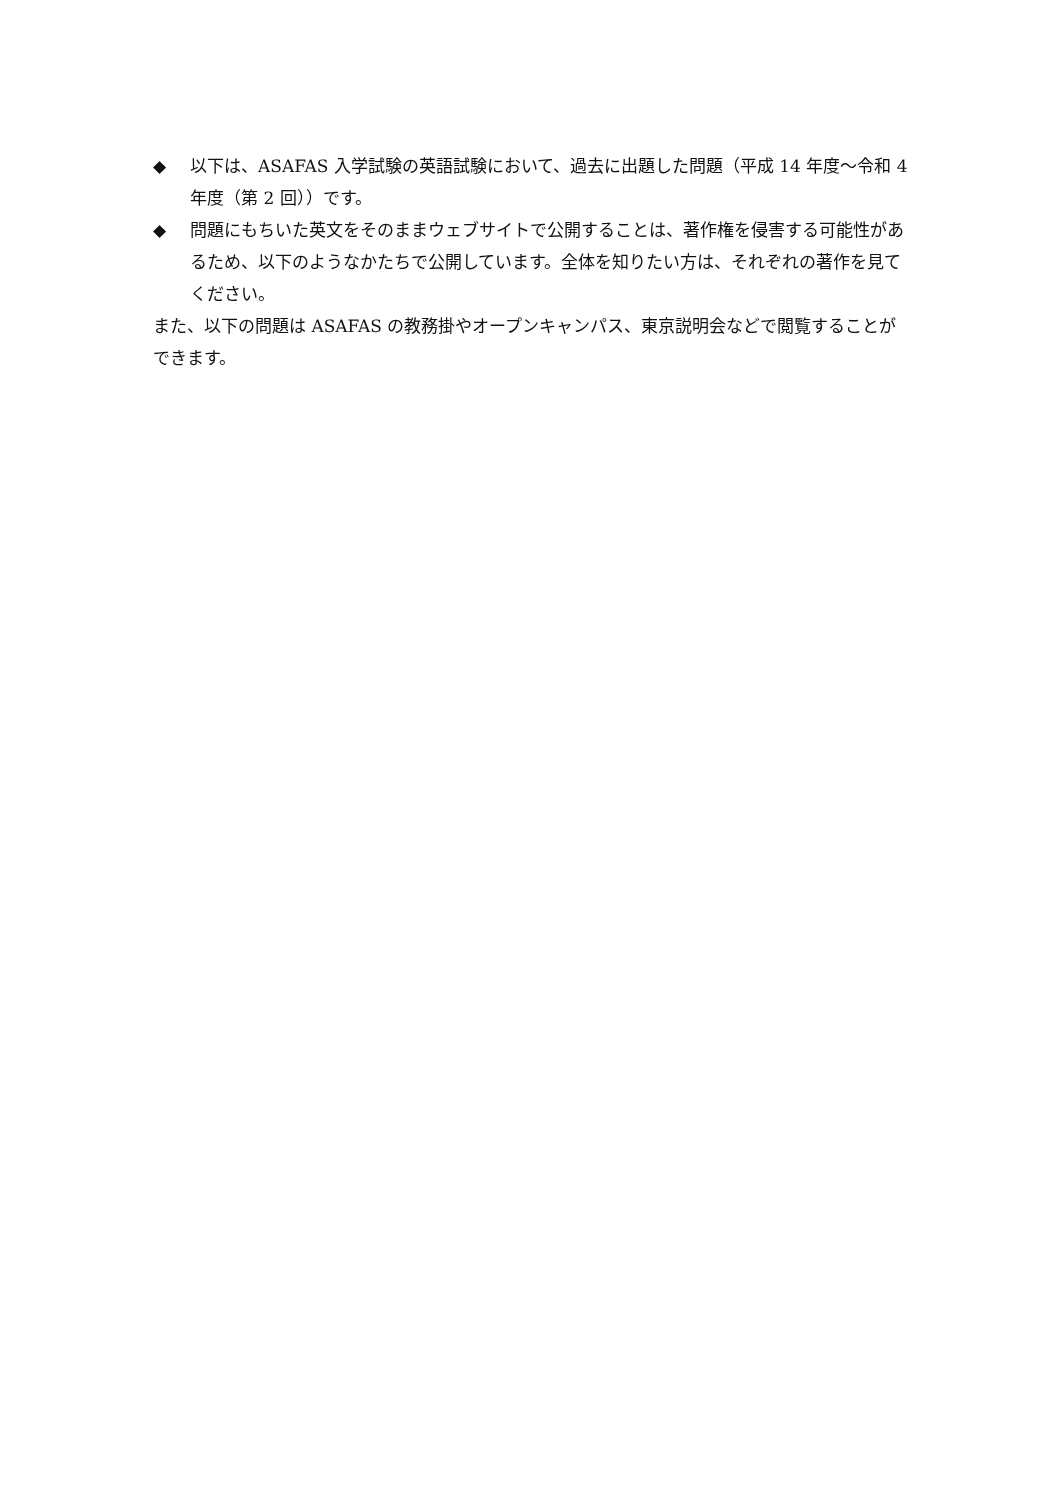◆ 以下は、ASAFAS 入学試験の英語試験において、過去に出題した問題（平成 14 年度～令和 4 年度（第 2 回））です。
◆ 問題にもちいた英文をそのままウェブサイトで公開することは、著作権を侵害する可能性があるため、以下のようなかたちで公開しています。全体を知りたい方は、それぞれの著作を見てください。
また、以下の問題は ASAFAS の教務掛やオープンキャンパス、東京説明会などで閲覧することができます。